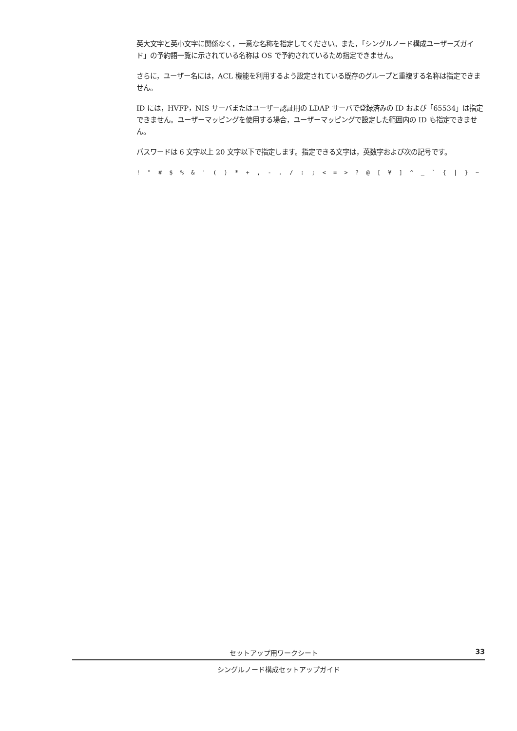英大文字と英小文字に関係なく，一意な名称を指定してください。また，「シングルノード構成ユーザーズガイド」の予約語一覧に示されている名称は OS で予約されているため指定できません。
さらに，ユーザー名には，ACL 機能を利用するよう設定されている既存のグループと重複する名称は指定できません。
ID には，HVFP，NIS サーバまたはユーザー認証用の LDAP サーバで登録済みの ID および「65534」は指定できません。ユーザーマッピングを使用する場合，ユーザーマッピングで設定した範囲内の ID も指定できません。
パスワードは 6 文字以上 20 文字以下で指定します。指定できる文字は，英数字および次の記号です。
! " # $ % & ' ( ) * + , - . / : ; < = > ? @ [ ¥ ] ^ _ ` { | } ~
セットアップ用ワークシート 33
シングルノード構成セットアップガイド